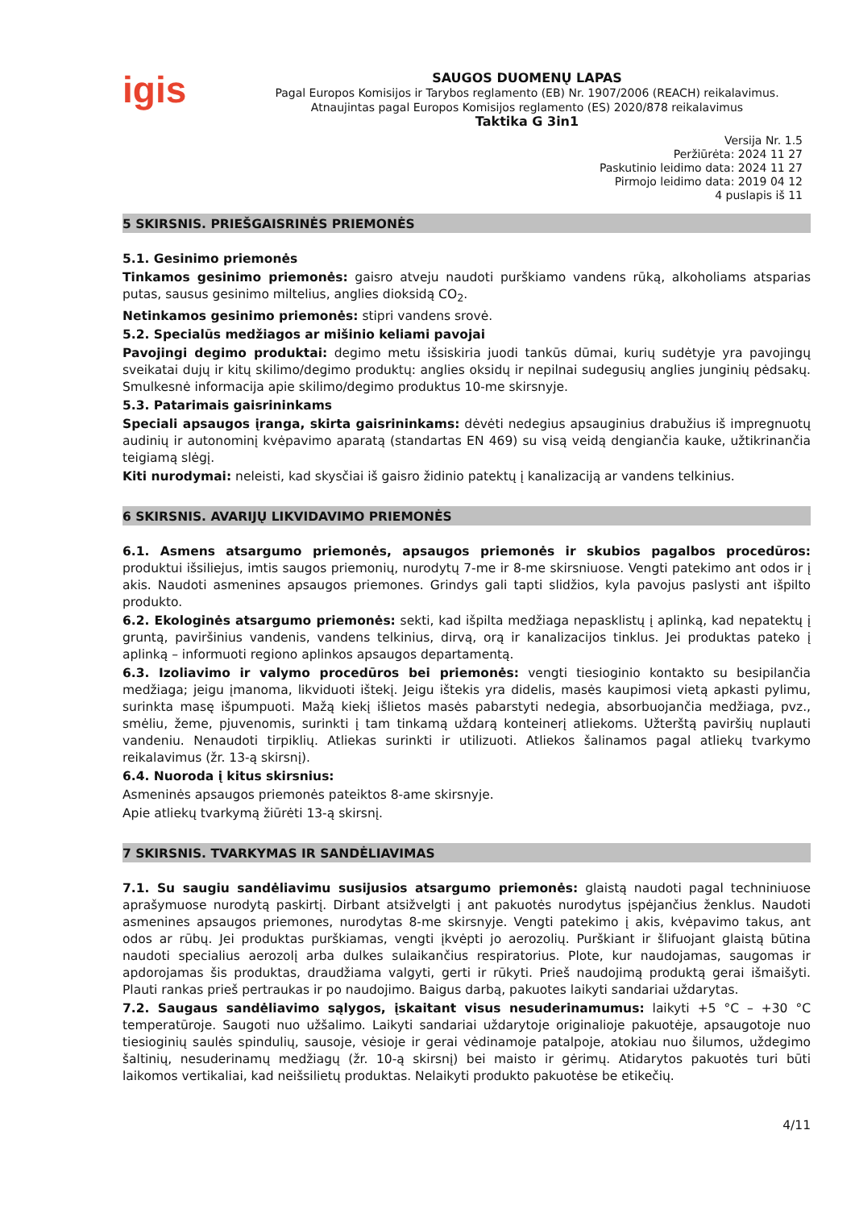igis
SAUGOS DUOMENŲ LAPAS
Pagal Europos Komisijos ir Tarybos reglamento (EB) Nr. 1907/2006 (REACH) reikalavimus.
Atnaujintas pagal Europos Komisijos reglamento (ES) 2020/878 reikalavimus
Taktika G 3in1
Versija Nr. 1.5
Peržiūrėta: 2024 11 27
Paskutinio leidimo data: 2024 11 27
Pirmojo leidimo data: 2019 04 12
4 puslapis iš 11
5 SKIRSNIS. PRIEŠGAISRINĖS PRIEMONĖS
5.1. Gesinimo priemonės
Tinkamos gesinimo priemonės: gaisro atveju naudoti purškiamo vandens rūką, alkoholiams atsparias putas, sausus gesinimo miltelius, anglies dioksidą CO<sub>2</sub>.
Netinkamos gesinimo priemonės: stipri vandens srovė.
5.2. Specialūs medžiagos ar mišinio keliami pavojai
Pavojingi degimo produktai: degimo metu išsiskiria juodi tankūs dūmai, kurių sudėtyje yra pavojingų sveikatai dujų ir kitų skilimo/degimo produktų: anglies oksidų ir nepilnai sudegusių anglies junginių pėdsakų. Smulkesnė informacija apie skilimo/degimo produktus 10-me skirsnyje.
5.3. Patarimais gaisrininkams
Speciali apsaugos įranga, skirta gaisrininkams: dėvėti nedegius apsauginius drabužius iš impregnuotų audinių ir autonominį kvėpavimo aparatą (standartas EN 469) su visą veidą dengiančia kauke, užtikrinančia teigiamą slėgį.
Kiti nurodymai: neleisti, kad skysčiai iš gaisro židinio patektų į kanalizaciją ar vandens telkinius.
6 SKIRSNIS. AVARIJŲ LIKVIDAVIMO PRIEMONĖS
6.1. Asmens atsargumo priemonės, apsaugos priemonės ir skubios pagalbos procedūros: produktui išsiliejus, imtis saugos priemonių, nurodytų 7-me ir 8-me skirsniuose. Vengti patekimo ant odos ir į akis. Naudoti asmenines apsaugos priemones. Grindys gali tapti slidžios, kyla pavojus paslysti ant išpilto produkto.
6.2. Ekologinės atsargumo priemonės: sekti, kad išpilta medžiaga nepasklistų į aplinką, kad nepatektų į gruntą, paviršinius vandenis, vandens telkinius, dirvą, orą ir kanalizacijos tinklus. Jei produktas pateko į aplinką – informuoti regiono aplinkos apsaugos departamentą.
6.3. Izoliavimo ir valymo procedūros bei priemonės: vengti tiesioginio kontakto su besipilančia medžiaga; jeigu įmanoma, likviduoti ištekį. Jeigu ištekis yra didelis, masės kaupimosi vietą apkasti pylimu, surinkta masę išpumpuoti. Mažą kiekį išlietos masės pabarstyti nedegia, absorbuojančia medžiaga, pvz., smėliu, žeme, pjuvenomis, surinkti į tam tinkamą uždarą konteinerį atliekoms. Užterštą paviršių nuplauti vandeniu. Nenaudoti tirpiklių. Atliekas surinkti ir utilizuoti. Atliekos šalinamos pagal atliekų tvarkymo reikalavimus (žr. 13-ą skirsnį).
6.4. Nuoroda į kitus skirsnius:
Asmeninės apsaugos priemonės pateiktos 8-ame skirsnyje.
Apie atliekų tvarkymą žiūrėti 13-ą skirsnį.
7 SKIRSNIS. TVARKYMAS IR SANDĖLIAVIMAS
7.1. Su saugiu sandėliavimu susijusios atsargumo priemonės: glaistą naudoti pagal techniniuose aprašymuose nurodytą paskirtį. Dirbant atsižvelgti į ant pakuotės nurodytus įspėjančius ženklus. Naudoti asmenines apsaugos priemones, nurodytas 8-me skirsnyje. Vengti patekimo į akis, kvėpavimo takus, ant odos ar rūbų. Jei produktas purškiamas, vengti įkvėpti jo aerozolių. Purškiant ir šlifuojant glaistą būtina naudoti specialius aerozolį arba dulkes sulaikančius respiratorius. Plote, kur naudojamas, saugomas ir apdorojamas šis produktas, draudžiama valgyti, gerti ir rūkyti. Prieš naudojimą produktą gerai išmaišyti. Plauti rankas prieš pertraukas ir po naudojimo. Baigus darbą, pakuotes laikyti sandariai uždarytas.
7.2. Saugaus sandėliavimo sąlygos, įskaitant visus nesuderinamumus: laikyti +5 °C – +30 °C temperatūroje. Saugoti nuo užšalimo. Laikyti sandariai uždarytoje originalioje pakuotėje, apsaugotoje nuo tiesioginių saulės spindulių, sausoje, vėsioje ir gerai vėdinamoje patalpoje, atokiau nuo šilumos, uždegimo šaltinių, nesuderinamų medžiagų (žr. 10-ą skirsnį) bei maisto ir gėrimų. Atidarytos pakuotės turi būti laikomos vertikaliai, kad neišsilietų produktas. Nelaikyti produkto pakuotėse be etikečių.
4/11